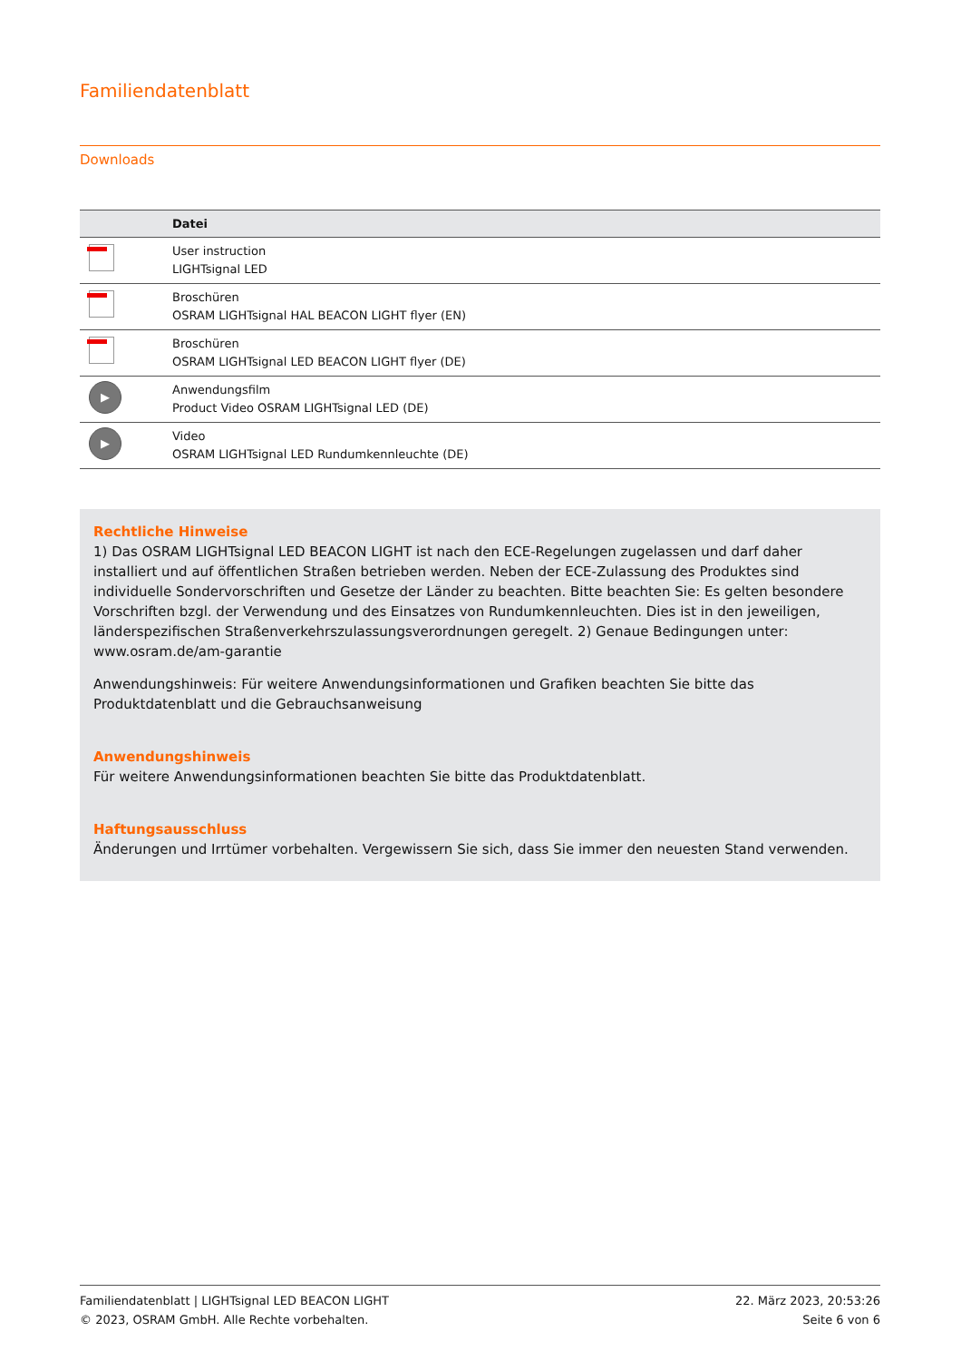Familiendatenblatt
Downloads
| | Datei |
| --- | --- |
| | User instruction LIGHTsignal LED |
| | Broschüren OSRAM LIGHTsignal HAL BEACON LIGHT flyer (EN) |
| | Broschüren OSRAM LIGHTsignal LED BEACON LIGHT flyer (DE) |
| ▶ | Anwendungsfilm Product Video OSRAM LIGHTsignal LED (DE) |
| ▶ | Video OSRAM LIGHTsignal LED Rundumkennleuchte (DE) |
Rechtliche Hinweise
1) Das OSRAM LIGHTsignal LED BEACON LIGHT ist nach den ECE-Regelungen zugelassen und darf daher installiert und auf öffentlichen Straßen betrieben werden. Neben der ECE-Zulassung des Produktes sind individuelle Sondervorschriften und Gesetze der Länder zu beachten. Bitte beachten Sie: Es gelten besondere Vorschriften bzgl. der Verwendung und des Einsatzes von Rundumkennleuchten. Dies ist in den jeweiligen, länderspezifischen Straßenverkehrszulassungsverordnungen geregelt. 2) Genaue Bedingungen unter: www.osram.de/am-garantie
Anwendungshinweis: Für weitere Anwendungsinformationen und Grafiken beachten Sie bitte das Produktdatenblatt und die Gebrauchsanweisung
Anwendungshinweis
Für weitere Anwendungsinformationen beachten Sie bitte das Produktdatenblatt.
Haftungsausschluss
Änderungen und Irrtümer vorbehalten. Vergewissern Sie sich, dass Sie immer den neuesten Stand verwenden.
Familiendatenblatt | LIGHTsignal LED BEACON LIGHT
© 2023, OSRAM GmbH. Alle Rechte vorbehalten.
22. März 2023, 20:53:26
Seite 6 von 6